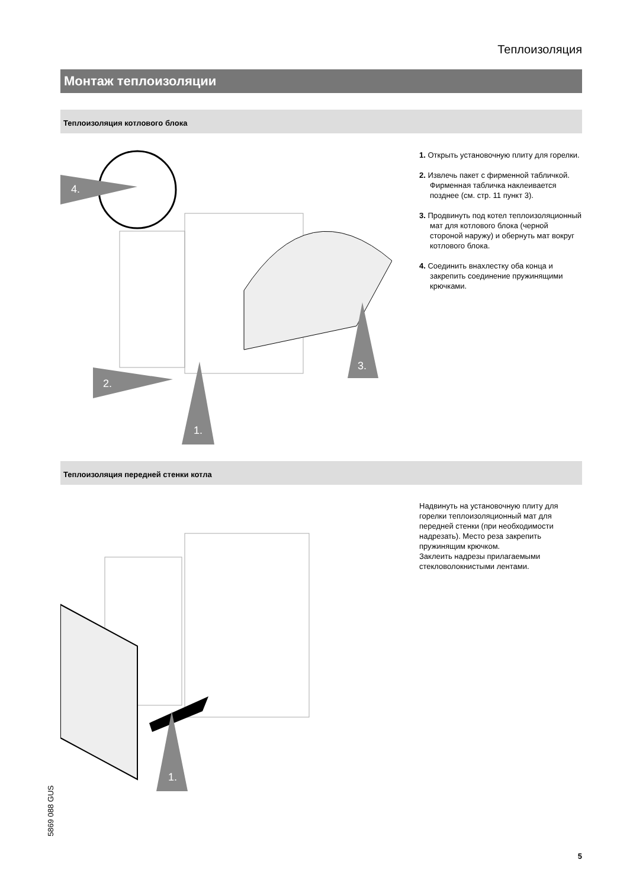Теплоизоляция
Монтаж теплоизоляции
Теплоизоляция котлового блока
4.
2.
1.
3.
1. Открыть установочную плиту для горелки.
2. Извлечь пакет с фирменной табличкой. Фирменная табличка наклеивается позднее (см. стр. 11 пункт 3).
3. Продвинуть под котел теплоизоляционный мат для котлового блока (черной стороной наружу) и обернуть мат вокруг котлового блока.
4. Соединить внахлестку оба конца и закрепить соединение пружинящими крючками.
Теплоизоляция передней стенки котла
1.
Надвинуть на установочную плиту для горелки теплоизоляционный мат для передней стенки (при необходимости надрезать). Место реза закрепить пружинящим крючком.
Заклеить надрезы прилагаемыми стекловолокнистыми лентами.
5869 088 GUS
5